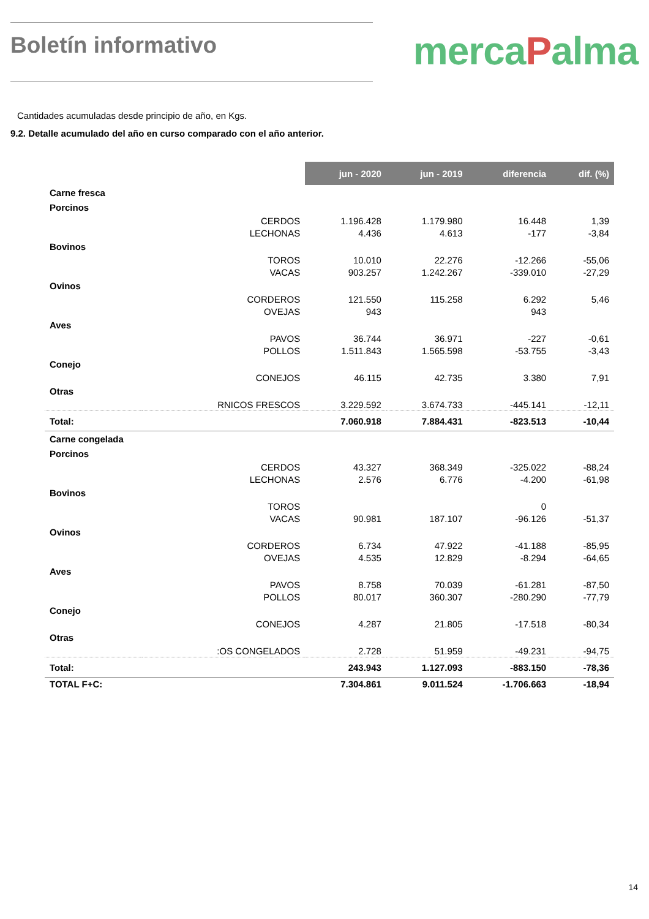Boletín informativo
mercaPalma
Cantidades acumuladas desde principio de año, en Kgs.
9.2. Detalle acumulado del año en curso comparado con el año anterior.
| | | jun - 2020 | jun - 2019 | diferencia | dif. (%) |
| Carne fresca | | | | | |
| Porcinos | | | | | |
| | CERDOS | 1.196.428 | 1.179.980 | 16.448 | 1,39 |
| | LECHONAS | 4.436 | 4.613 | -177 | -3,84 |
| Bovinos | | | | | |
| | TOROS | 10.010 | 22.276 | -12.266 | -55,06 |
| | VACAS | 903.257 | 1.242.267 | -339.010 | -27,29 |
| Ovinos | | | | | |
| | CORDEROS | 121.550 | 115.258 | 6.292 | 5,46 |
| | OVEJAS | 943 | | 943 | |
| Aves | | | | | |
| | PAVOS | 36.744 | 36.971 | -227 | -0,61 |
| | POLLOS | 1.511.843 | 1.565.598 | -53.755 | -3,43 |
| Conejo | | | | | |
| | CONEJOS | 46.115 | 42.735 | 3.380 | 7,91 |
| Otras | | | | | |
| | RNICOS FRESCOS | 3.229.592 | 3.674.733 | -445.141 | -12,11 |
| Total: | | 7.060.918 | 7.884.431 | -823.513 | -10,44 |
| Carne congelada | | | | | |
| Porcinos | | | | | |
| | CERDOS | 43.327 | 368.349 | -325.022 | -88,24 |
| | LECHONAS | 2.576 | 6.776 | -4.200 | -61,98 |
| Bovinos | | | | | |
| | TOROS | | | 0 | |
| | VACAS | 90.981 | 187.107 | -96.126 | -51,37 |
| Ovinos | | | | | |
| | CORDEROS | 6.734 | 47.922 | -41.188 | -85,95 |
| | OVEJAS | 4.535 | 12.829 | -8.294 | -64,65 |
| Aves | | | | | |
| | PAVOS | 8.758 | 70.039 | -61.281 | -87,50 |
| | POLLOS | 80.017 | 360.307 | -280.290 | -77,79 |
| Conejo | | | | | |
| | CONEJOS | 4.287 | 21.805 | -17.518 | -80,34 |
| Otras | | | | | |
| | :OS CONGELADOS | 2.728 | 51.959 | -49.231 | -94,75 |
| Total: | | 243.943 | 1.127.093 | -883.150 | -78,36 |
| TOTAL F+C: | | 7.304.861 | 9.011.524 | -1.706.663 | -18,94 |
14